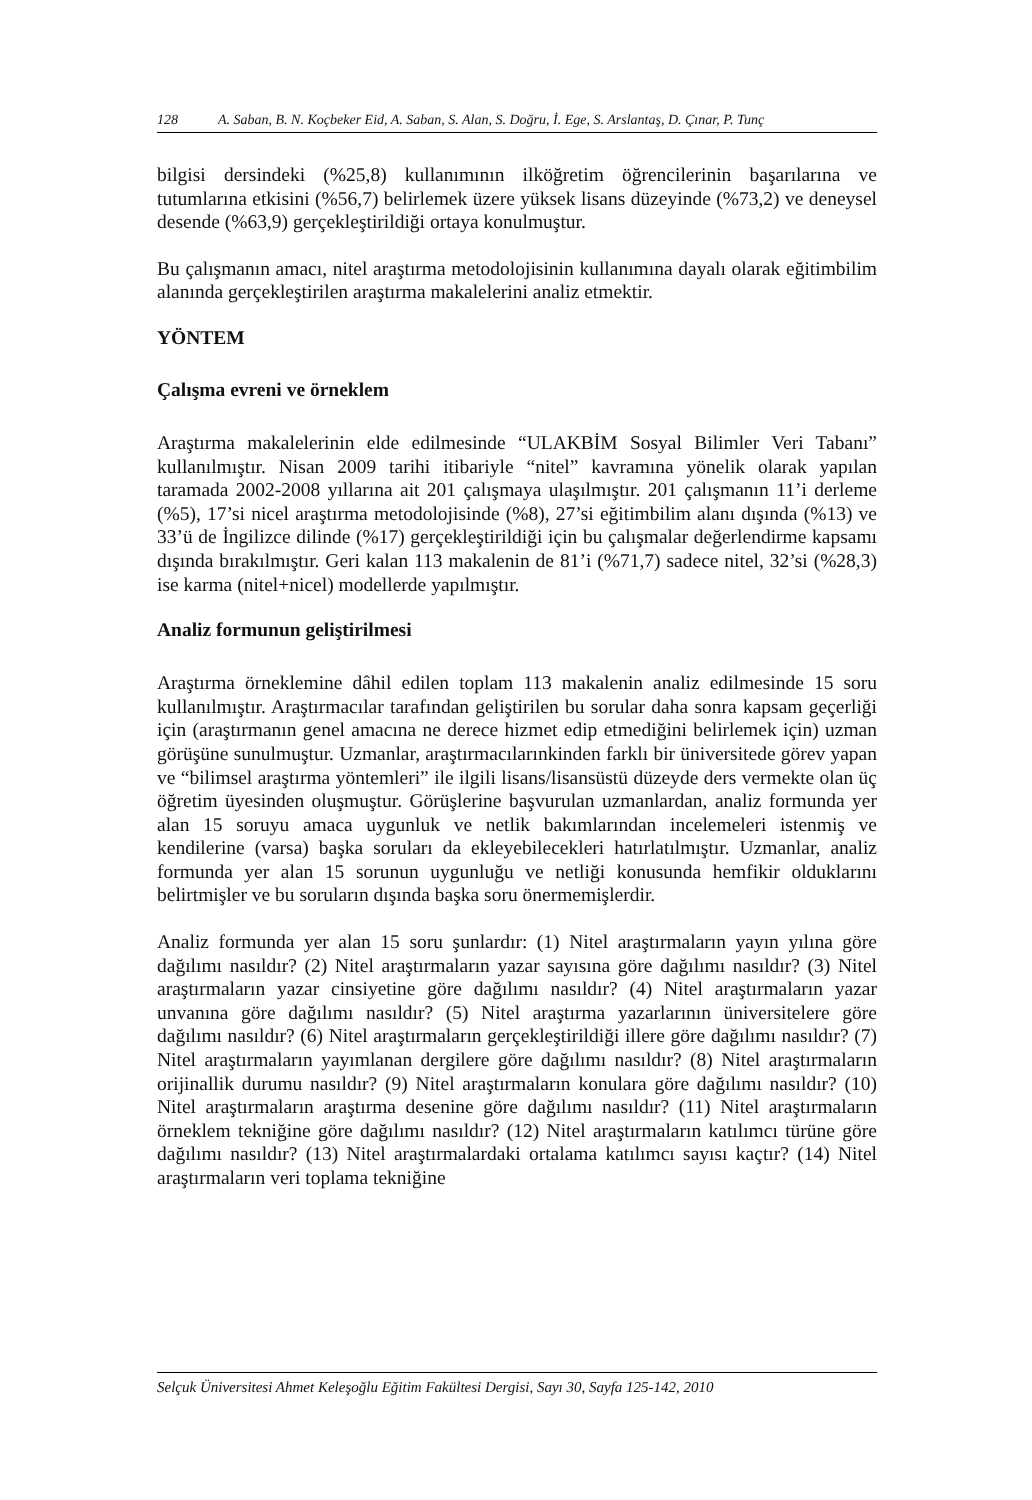128 A. Saban, B. N. Koçbeker Eid, A. Saban, S. Alan, S. Doğru, İ. Ege, S. Arslantaş, D. Çınar, P. Tunç
bilgisi dersindeki (%25,8) kullanımının ilköğretim öğrencilerinin başarılarına ve tutumlarına etkisini (%56,7) belirlemek üzere yüksek lisans düzeyinde (%73,2) ve deneysel desende (%63,9) gerçekleştirildiği ortaya konulmuştur.
Bu çalışmanın amacı, nitel araştırma metodolojisinin kullanımına dayalı olarak eğitimbilim alanında gerçekleştirilen araştırma makalelerini analiz etmektir.
YÖNTEM
Çalışma evreni ve örneklem
Araştırma makalelerinin elde edilmesinde “ULAKBİM Sosyal Bilimler Veri Tabanı” kullanılmıştır. Nisan 2009 tarihi itibariyle “nitel” kavramına yönelik olarak yapılan taramada 2002-2008 yıllarına ait 201 çalışmaya ulaşılmıştır. 201 çalışmanın 11’i derleme (%5), 17’si nicel araştırma metodolojisinde (%8), 27’si eğitimbilim alanı dışında (%13) ve 33’ü de İngilizce dilinde (%17) gerçekleştirildiği için bu çalışmalar değerlendirme kapsamı dışında bırakılmıştır. Geri kalan 113 makalenin de 81’i (%71,7) sadece nitel, 32’si (%28,3) ise karma (nitel+nicel) modellerde yapılmıştır.
Analiz formunun geliştirilmesi
Araştırma örneklemine dâhil edilen toplam 113 makalenin analiz edilmesinde 15 soru kullanılmıştır. Araştırmacılar tarafından geliştirilen bu sorular daha sonra kapsam geçerliği için (araştırmanın genel amacına ne derece hizmet edip etmediğini belirlemek için) uzman görüşüne sunulmuştur. Uzmanlar, araştırmacılarınkinden farklı bir üniversitede görev yapan ve “bilimsel araştırma yöntemleri” ile ilgili lisans/lisansüstü düzeyde ders vermekte olan üç öğretim üyesinden oluşmuştur. Görüşlerine başvurulan uzmanlardan, analiz formunda yer alan 15 soruyu amaca uygunluk ve netlik bakımlarından incelemeleri istenmiş ve kendilerine (varsa) başka soruları da ekleyebilecekleri hatırlatılmıştır. Uzmanlar, analiz formunda yer alan 15 sorunun uygunluğu ve netliği konusunda hemfikir olduklarını belirtmişler ve bu soruların dışında başka soru önermemişlerdir.
Analiz formunda yer alan 15 soru şunlardır: (1) Nitel araştırmaların yayın yılına göre dağılımı nasıldır? (2) Nitel araştırmaların yazar sayısına göre dağılımı nasıldır? (3) Nitel araştırmaların yazar cinsiyetine göre dağılımı nasıldır? (4) Nitel araştırmaların yazar unvanına göre dağılımı nasıldır? (5) Nitel araştırma yazarlarının üniversitelere göre dağılımı nasıldır? (6) Nitel araştırmaların gerçekleştirildiği illere göre dağılımı nasıldır? (7) Nitel araştırmaların yayımlanan dergilere göre dağılımı nasıldır? (8) Nitel araştırmaların orijinallik durumu nasıldır? (9) Nitel araştırmaların konulara göre dağılımı nasıldır? (10) Nitel araştırmaların araştırma desenine göre dağılımı nasıldır? (11) Nitel araştırmaların örneklem tekniğine göre dağılımı nasıldır? (12) Nitel araştırmaların katılımcı türüne göre dağılımı nasıldır? (13) Nitel araştırmalardaki ortalama katılımcı sayısı kaçtır? (14) Nitel araştırmaların veri toplama tekniğine
Selçuk Üniversitesi Ahmet Keleşoğlu Eğitim Fakültesi Dergisi, Sayı 30, Sayfa 125-142, 2010